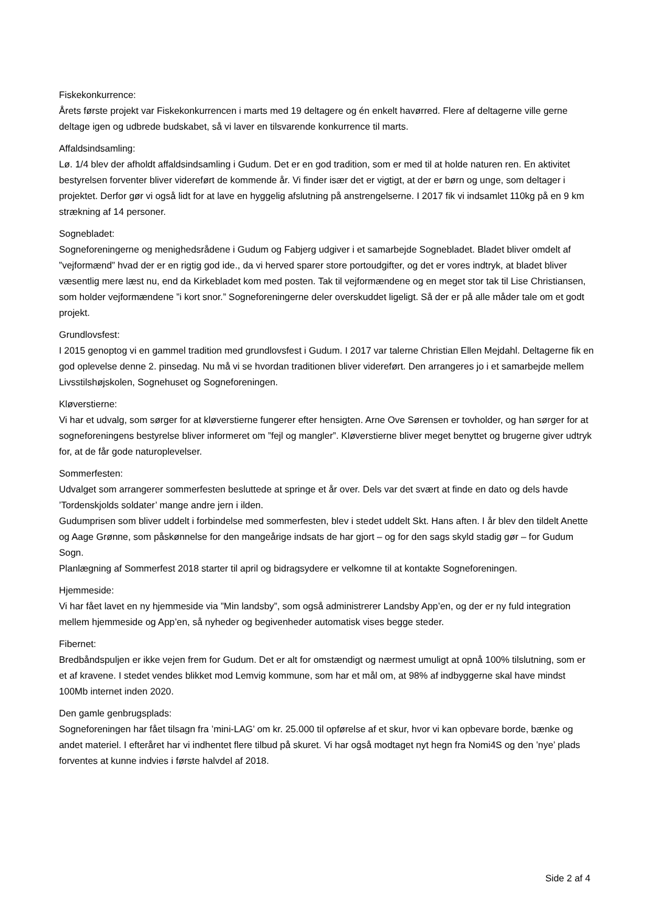Fiskekonkurrence:
Årets første projekt var Fiskekonkurrencen i marts med 19 deltagere og én enkelt havørred. Flere af deltagerne ville gerne deltage igen og udbrede budskabet, så vi laver en tilsvarende konkurrence til marts.
Affaldsindsamling:
Lø. 1/4 blev der afholdt affaldsindsamling i Gudum. Det er en god tradition, som er med til at holde naturen ren. En aktivitet bestyrelsen forventer bliver videreført de kommende år. Vi finder især det er vigtigt, at der er børn og unge, som deltager i projektet. Derfor gør vi også lidt for at lave en hyggelig afslutning på anstrengelserne. I 2017 fik vi indsamlet 110kg på en 9 km strækning af 14 personer.
Sognebladet:
Sogneforeningerne og menighedsrådene i Gudum og Fabjerg udgiver i et samarbejde Sognebladet. Bladet bliver omdelt af ”vejformænd” hvad der er en rigtig god ide., da vi herved sparer store portoudgifter, og det er vores indtryk, at bladet bliver væsentlig mere læst nu, end da Kirkebladet kom med posten. Tak til vejformændene og en meget stor tak til Lise Christiansen, som holder vejformændene ”i kort snor.” Sogneforeningerne deler overskuddet ligeligt. Så der er på alle måder tale om et godt projekt.
Grundlovsfest:
I 2015 genoptog vi en gammel tradition med grundlovsfest i Gudum. I 2017 var talerne Christian Ellen Mejdahl. Deltagerne fik en god oplevelse denne 2. pinsedag. Nu må vi se hvordan traditionen bliver videreført. Den arrangeres jo i et samarbejde mellem Livsstilshøjskolen, Sognehuset og Sogneforeningen.
Kløverstierne:
Vi har et udvalg, som sørger for at kløverstierne fungerer efter hensigten. Arne Ove Sørensen er tovholder, og han sørger for at sogneforeningens bestyrelse bliver informeret om ”fejl og mangler”. Kløverstierne bliver meget benyttet og brugerne giver udtryk for, at de får gode naturoplevelser.
Sommerfesten:
Udvalget som arrangerer sommerfesten besluttede at springe et år over. Dels var det svært at finde en dato og dels havde ’Tordenskjolds soldater’ mange andre jern i ilden.
Gudumprisen som bliver uddelt i forbindelse med sommerfesten, blev i stedet uddelt Skt. Hans aften. I år blev den tildelt Anette og Aage Grønne, som påskønnelse for den mangeårige indsats de har gjort – og for den sags skyld stadig gør – for Gudum Sogn.
Planlægning af Sommerfest 2018 starter til april og bidragsydere er velkomne til at kontakte Sogneforeningen.
Hjemmeside:
Vi har fået lavet en ny hjemmeside via ”Min landsby”, som også administrerer Landsby App’en, og der er ny fuld integration mellem hjemmeside og App’en, så nyheder og begivenheder automatisk vises begge steder.
Fibernet:
Bredbåndspuljen er ikke vejen frem for Gudum. Det er alt for omstændigt og nærmest umuligt at opnå 100% tilslutning, som er et af kravene. I stedet vendes blikket mod Lemvig kommune, som har et mål om, at 98% af indbyggerne skal have mindst 100Mb internet inden 2020.
Den gamle genbrugsplads:
Sogneforeningen har fået tilsagn fra ’mini-LAG’ om kr. 25.000 til opførelse af et skur, hvor vi kan opbevare borde, bænke og andet materiel. I efteråret har vi indhentet flere tilbud på skuret. Vi har også modtaget nyt hegn fra Nomi4S og den ’nye’ plads forventes at kunne indvies i første halvdel af 2018.
Side 2 af 4